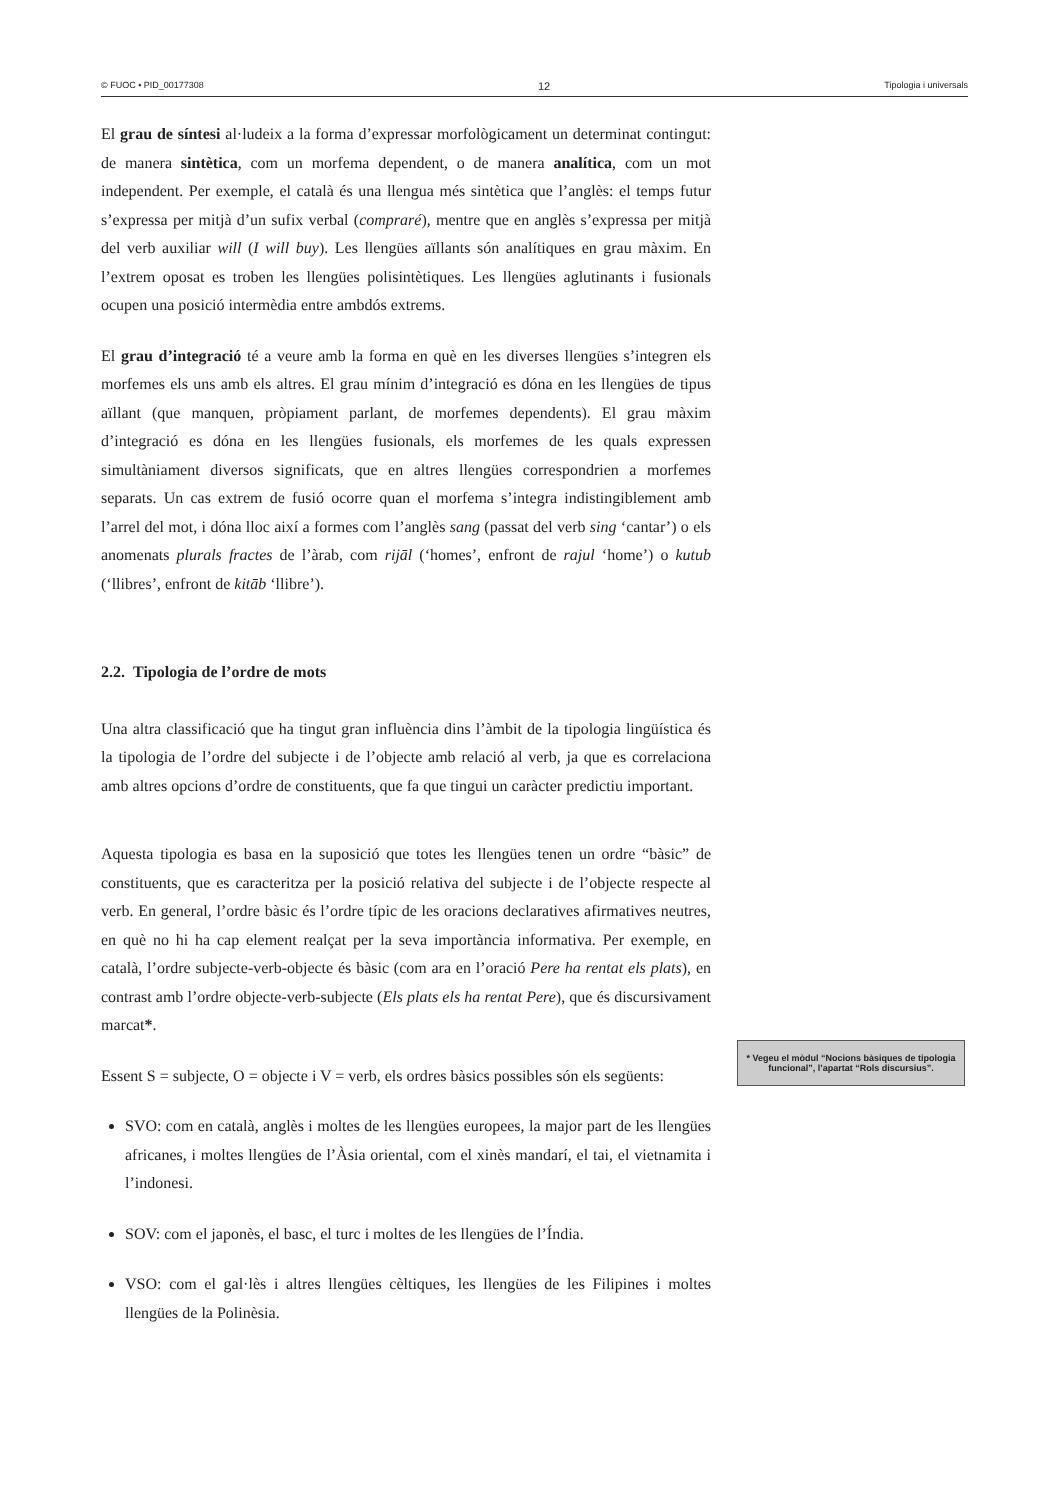© FUOC • PID_00177308 12 Tipologia i universals
El grau de síntesi al·ludeix a la forma d’expressar morfològicament un determinat contingut: de manera sintètica, com un morfema dependent, o de manera analítica, com un mot independent. Per exemple, el català és una llengua més sintètica que l’anglès: el temps futur s’expressa per mitjà d’un sufix verbal (compraré), mentre que en anglès s’expressa per mitjà del verb auxiliar will (I will buy). Les llengües aïllants són analítiques en grau màxim. En l’extrem oposat es troben les llengües polisintètiques. Les llengües aglutinants i fusionals ocupen una posició intermèdia entre ambdós extrems.
El grau d’integració té a veure amb la forma en què en les diverses llengües s’integren els morfemes els uns amb els altres. El grau mínim d’integració es dóna en les llengües de tipus aïllant (que manquen, pròpiament parlant, de morfemes dependents). El grau màxim d’integració es dóna en les llengües fusionals, els morfemes de les quals expressen simultàniament diversos significats, que en altres llengües correspondrien a morfemes separats. Un cas extrem de fusió ocorre quan el morfema s’integra indistingiblement amb l’arrel del mot, i dóna lloc així a formes com l’anglès sang (passat del verb sing ‘cantar’) o els anomenats plurals fractes de l’àrab, com rijāl (‘homes’, enfront de rajul ‘home’) o kutub (‘llibres’, enfront de kitāb ‘llibre’).
2.2. Tipologia de l’ordre de mots
Una altra classificació que ha tingut gran influència dins l’àmbit de la tipologia lingüística és la tipologia de l’ordre del subjecte i de l’objecte amb relació al verb, ja que es correlaciona amb altres opcions d’ordre de constituents, que fa que tingui un caràcter predictiu important.
Aquesta tipologia es basa en la suposició que totes les llengües tenen un ordre “bàsic” de constituents, que es caracteritza per la posició relativa del subjecte i de l’objecte respecte al verb. En general, l’ordre bàsic és l’ordre típic de les oracions declaratives afirmatives neutres, en què no hi ha cap element realçat per la seva importància informativa. Per exemple, en català, l’ordre subjecte-verb-objecte és bàsic (com ara en l’oració Pere ha rentat els plats), en contrast amb l’ordre objecte-verb-subjecte (Els plats els ha rentat Pere), que és discursivament marcat*.
Essent S = subjecte, O = objecte i V = verb, els ordres bàsics possibles són els següents:
SVO: com en català, anglès i moltes de les llengües europees, la major part de les llengües africanes, i moltes llengües de l’Àsia oriental, com el xinès mandarí, el tai, el vietnamita i l’indonesi.
SOV: com el japonès, el basc, el turc i moltes de les llengües de l’Índia.
VSO: com el gal·lès i altres llengües cèltiques, les llengües de les Filipines i moltes llengües de la Polinèsia.
* Vegeu el mòdul “Nocions bàsiques de tipologia funcional”, l’apartat “Rols discursius”.